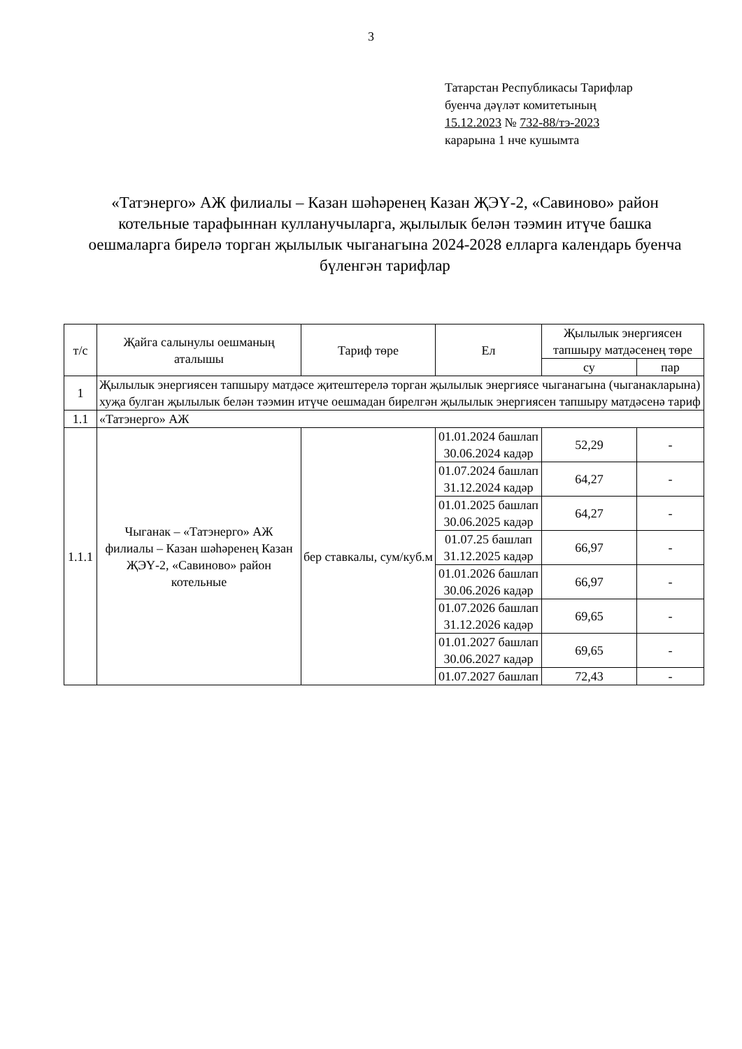3
Татарстан Республикасы Тарифлар
буенча дәүләт комитетының
15.12.2023 № 732-88/тэ-2023
карарына 1 нче кушымта
«Татэнерго» АЖ филиалы – Казан шәһәренең Казан ҖЭҮ-2, «Савиново» район котельные тарафыннан кулланучыларга, җылылык белән тәэмин итүче башка оешмаларга бирелә торган җылылык чыганагына 2024-2028 елларга календарь буенча бүленгән тарифлар
| т/с | Җайга салынулы оешманың аталышы | Тариф төре | Ел | Җылылык энергиясен тапшыру матдәсенең төре | |
| --- | --- | --- | --- | --- | --- |
| | | | | су | пар |
| 1 | Җылылык энергиясен тапшыру матдәсе җитештерелә торган җылылык энергиясе чыганагына (чыганакларына) хуҗа булган җылылык белән тәэмин итүче оешмадан бирелгән җылылык энергиясен тапшыру матдәсенә тариф | | | | |
| 1.1 | «Татэнерго» АЖ | | | | |
| 1.1.1 | Чыганак – «Татэнерго» АЖ филиалы – Казан шәһәренең Казан ҖЭҮ-2, «Савиново» район котельные | бер ставкалы, сум/куб.м | 01.01.2024 башлап 30.06.2024 кадәр | 52,29 | - |
| | | | 01.07.2024 башлап 31.12.2024 кадәр | 64,27 | - |
| | | | 01.01.2025 башлап 30.06.2025 кадәр | 64,27 | - |
| | | | 01.07.25 башлап 31.12.2025 кадәр | 66,97 | - |
| | | | 01.01.2026 башлап 30.06.2026 кадәр | 66,97 | - |
| | | | 01.07.2026 башлап 31.12.2026 кадәр | 69,65 | - |
| | | | 01.01.2027 башлап 30.06.2027 кадәр | 69,65 | - |
| | | | 01.07.2027 башлап | 72,43 | - |